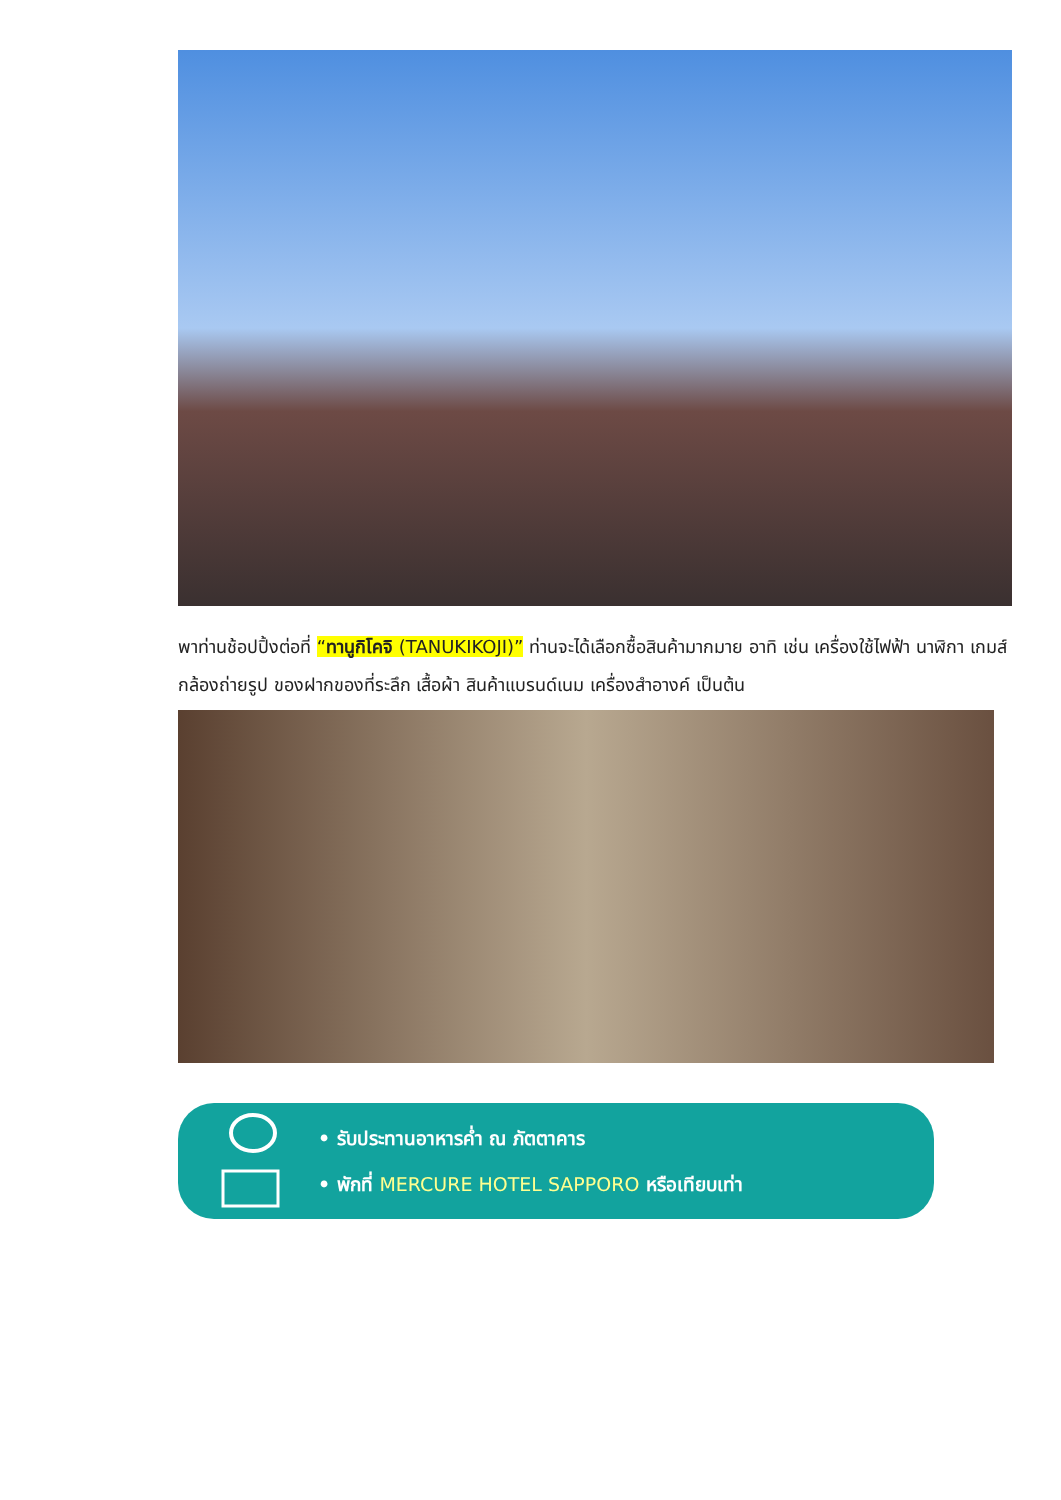พาท่านช้อปปิ้งต่อที่ “ทานูกิโคจิ (TANUKIKOJI)” ท่านจะได้เลือกซื้อสินค้ามากมาย อาทิ เช่น เครื่องใช้ไฟฟ้า นาฬิกา เกมส์ กล้องถ่ายรูป ของฝากของที่ระลึก เสื้อผ้า สินค้าแบรนด์เนม เครื่องสำอางค์ เป็นต้น
• รับประทานอาหารค่ำ ณ ภัตตาคาร
• พักที่ MERCURE HOTEL SAPPORO หรือเทียบเท่า